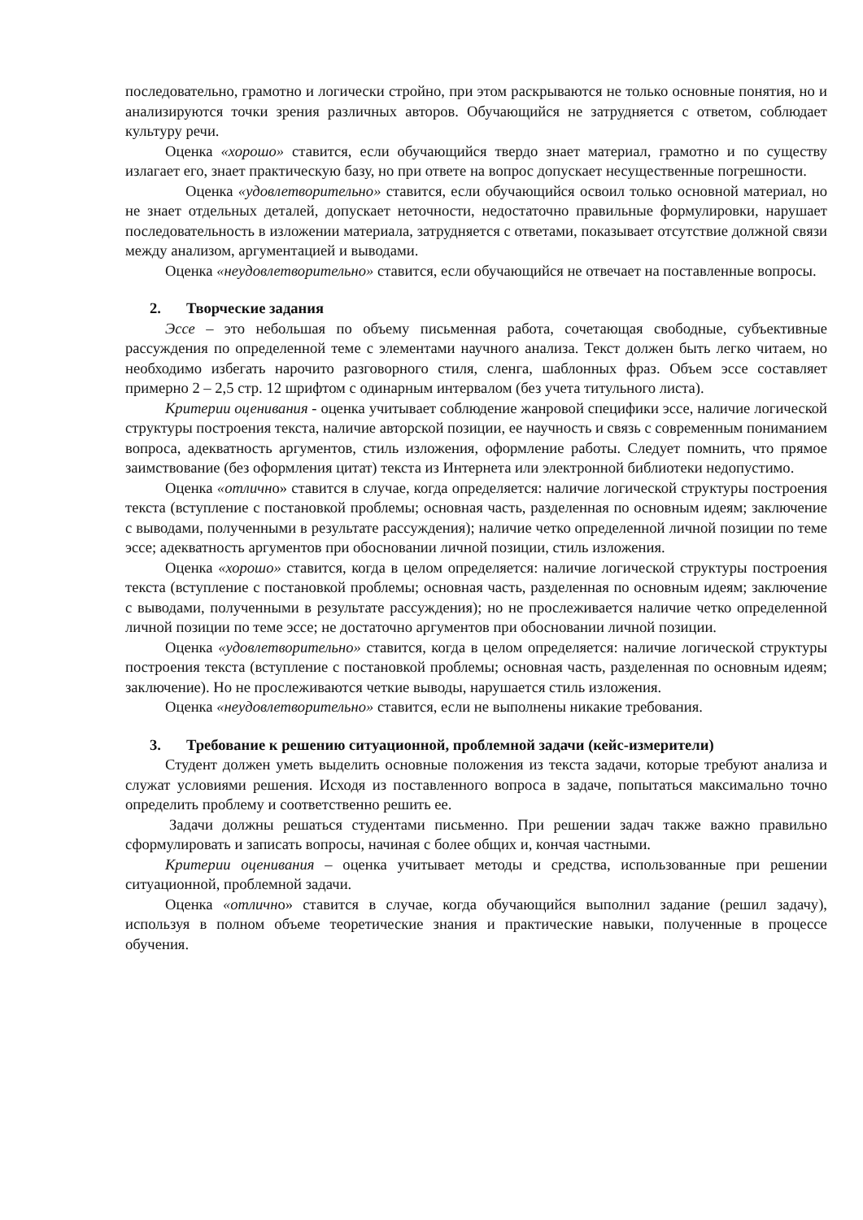последовательно, грамотно и логически стройно, при этом раскрываются не только основные понятия, но и анализируются точки зрения различных авторов. Обучающийся не затрудняется с ответом, соблюдает культуру речи.
Оценка «хорошо» ставится, если обучающийся твердо знает материал, грамотно и по существу излагает его, знает практическую базу, но при ответе на вопрос допускает несущественные погрешности.
Оценка «удовлетворительно» ставится, если обучающийся освоил только основной материал, но не знает отдельных деталей, допускает неточности, недостаточно правильные формулировки, нарушает последовательность в изложении материала, затрудняется с ответами, показывает отсутствие должной связи между анализом, аргументацией и выводами.
Оценка «неудовлетворительно» ставится, если обучающийся не отвечает на поставленные вопросы.
2. Творческие задания
Эссе – это небольшая по объему письменная работа, сочетающая свободные, субъективные рассуждения по определенной теме с элементами научного анализа. Текст должен быть легко читаем, но необходимо избегать нарочито разговорного стиля, сленга, шаблонных фраз. Объем эссе составляет примерно 2 – 2,5 стр. 12 шрифтом с одинарным интервалом (без учета титульного листа).
Критерии оценивания - оценка учитывает соблюдение жанровой специфики эссе, наличие логической структуры построения текста, наличие авторской позиции, ее научность и связь с современным пониманием вопроса, адекватность аргументов, стиль изложения, оформление работы. Следует помнить, что прямое заимствование (без оформления цитат) текста из Интернета или электронной библиотеки недопустимо.
Оценка «отлично» ставится в случае, когда определяется: наличие логической структуры построения текста (вступление с постановкой проблемы; основная часть, разделенная по основным идеям; заключение с выводами, полученными в результате рассуждения); наличие четко определенной личной позиции по теме эссе; адекватность аргументов при обосновании личной позиции, стиль изложения.
Оценка «хорошо» ставится, когда в целом определяется: наличие логической структуры построения текста (вступление с постановкой проблемы; основная часть, разделенная по основным идеям; заключение с выводами, полученными в результате рассуждения); но не прослеживается наличие четко определенной личной позиции по теме эссе; не достаточно аргументов при обосновании личной позиции.
Оценка «удовлетворительно» ставится, когда в целом определяется: наличие логической структуры построения текста (вступление с постановкой проблемы; основная часть, разделенная по основным идеям; заключение). Но не прослеживаются четкие выводы, нарушается стиль изложения.
Оценка «неудовлетворительно» ставится, если не выполнены никакие требования.
3. Требование к решению ситуационной, проблемной задачи (кейс-измерители)
Студент должен уметь выделить основные положения из текста задачи, которые требуют анализа и служат условиями решения. Исходя из поставленного вопроса в задаче, попытаться максимально точно определить проблему и соответственно решить ее.
Задачи должны решаться студентами письменно. При решении задач также важно правильно сформулировать и записать вопросы, начиная с более общих и, кончая частными.
Критерии оценивания – оценка учитывает методы и средства, использованные при решении ситуационной, проблемной задачи.
Оценка «отлично» ставится в случае, когда обучающийся выполнил задание (решил задачу), используя в полном объеме теоретические знания и практические навыки, полученные в процессе обучения.